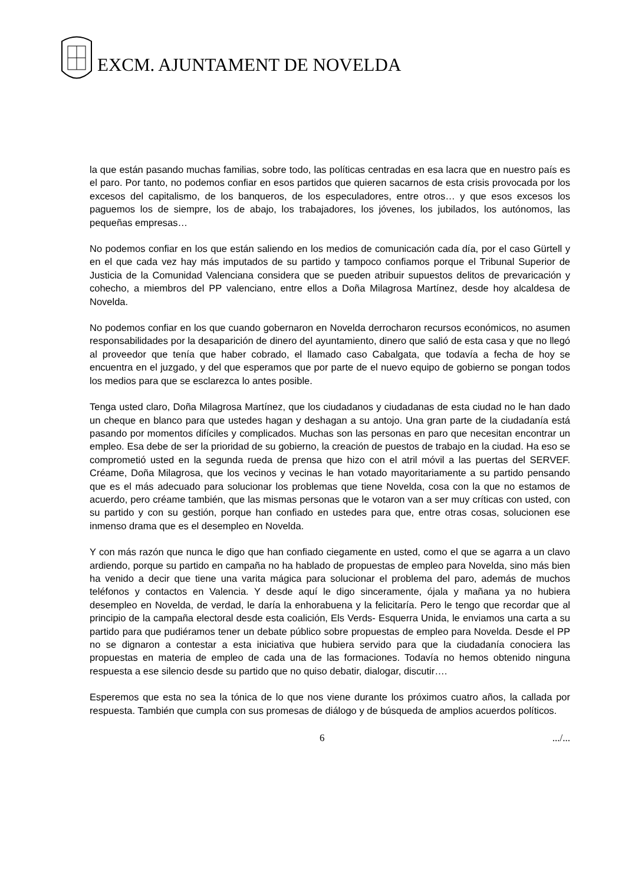EXCM. AJUNTAMENT DE NOVELDA
la que están pasando muchas familias, sobre todo, las políticas centradas en esa lacra que en nuestro país es el paro. Por tanto, no podemos confiar en esos partidos que quieren sacarnos de esta crisis provocada por los excesos del capitalismo, de los banqueros, de los especuladores, entre otros… y que esos excesos los paguemos los de siempre, los de abajo, los trabajadores, los jóvenes, los jubilados, los autónomos, las pequeñas empresas…
No podemos confiar en los que están saliendo en los medios de comunicación cada día, por el caso Gürtell y en el que cada vez hay más imputados de su partido y tampoco confiamos porque el Tribunal Superior de Justicia de la Comunidad Valenciana considera que se pueden atribuir supuestos delitos de prevaricación y cohecho, a miembros del PP valenciano, entre ellos a Doña Milagrosa Martínez, desde hoy alcaldesa de Novelda.
No podemos confiar en los que cuando gobernaron en Novelda derrocharon recursos económicos, no asumen responsabilidades por la desaparición de dinero del ayuntamiento, dinero que salió de esta casa y que no llegó al proveedor que tenía que haber cobrado, el llamado caso Cabalgata, que todavía a fecha de hoy se encuentra en el juzgado, y del que esperamos que por parte de el nuevo equipo de gobierno se pongan todos los medios para que se esclarezca lo antes posible.
Tenga usted claro, Doña Milagrosa Martínez, que los ciudadanos y ciudadanas de esta ciudad no le han dado un cheque en blanco para que ustedes hagan y deshagan a su antojo. Una gran parte de la ciudadanía está pasando por momentos difíciles y complicados. Muchas son las personas en paro que necesitan encontrar un empleo. Esa debe de ser la prioridad de su gobierno, la creación de puestos de trabajo en la ciudad. Ha eso se comprometió usted en la segunda rueda de prensa que hizo con el atril móvil a las puertas del SERVEF. Créame, Doña Milagrosa, que los vecinos y vecinas le han votado mayoritariamente a su partido pensando que es el más adecuado para solucionar los problemas que tiene Novelda, cosa con la que no estamos de acuerdo, pero créame también, que las mismas personas que le votaron van a ser muy críticas con usted, con su partido y con su gestión, porque han confiado en ustedes para que, entre otras cosas, solucionen ese inmenso drama que es el desempleo en Novelda.
Y con más razón que nunca le digo que han confiado ciegamente en usted, como el que se agarra a un clavo ardiendo, porque su partido en campaña no ha hablado de propuestas de empleo para Novelda, sino más bien ha venido a decir que tiene una varita mágica para solucionar el problema del paro, además de muchos teléfonos y contactos en Valencia. Y desde aquí le digo sinceramente, ójala y mañana ya no hubiera desempleo en Novelda, de verdad, le daría la enhorabuena y la felicitaría. Pero le tengo que recordar que al principio de la campaña electoral desde esta coalición, Els Verds- Esquerra Unida, le enviamos una carta a su partido para que pudiéramos tener un debate público sobre propuestas de empleo para Novelda. Desde el PP no se dignaron a contestar a esta iniciativa que hubiera servido para que la ciudadanía conociera las propuestas en materia de empleo de cada una de las formaciones. Todavía no hemos obtenido ninguna respuesta a ese silencio desde su partido que no quiso debatir, dialogar, discutir….
Esperemos que esta no sea la tónica de lo que nos viene durante los próximos cuatro años, la callada por respuesta. También que cumpla con sus promesas de diálogo y de búsqueda de amplios acuerdos políticos.
6 .../...